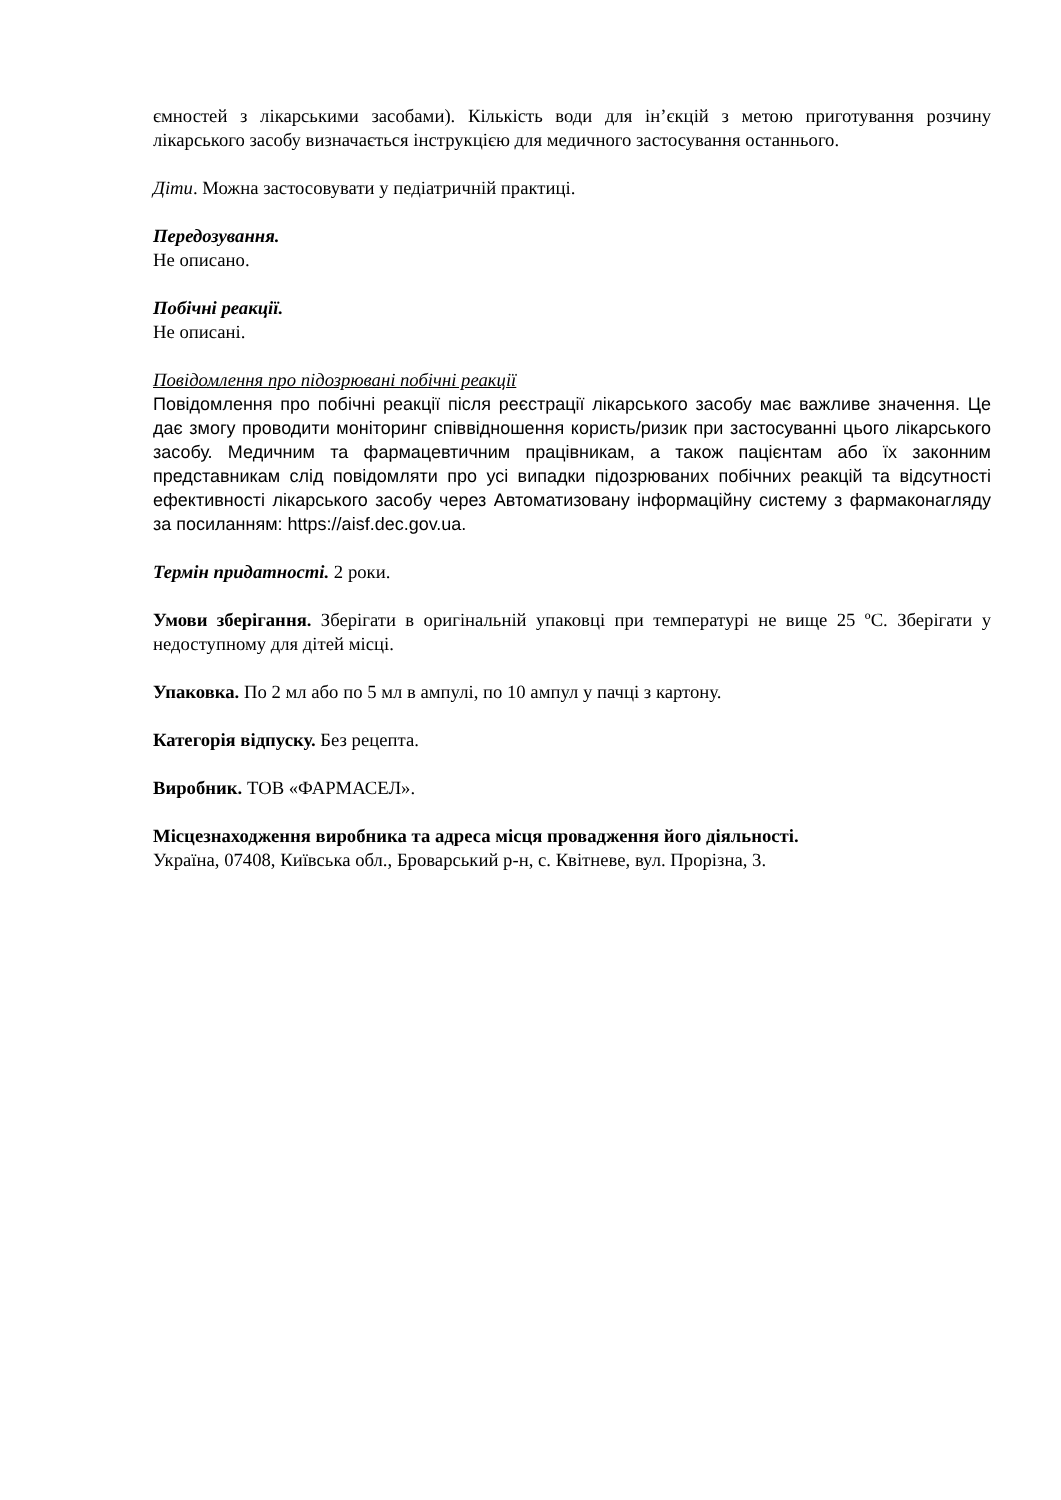ємностей з лікарськими засобами). Кількість води для ін’єкцій з метою приготування розчину лікарського засобу визначається інструкцією для медичного застосування останнього.
Діти. Можна застосовувати у педіатричній практиці.
Передозування.
Не описано.
Побічні реакції.
Не описані.
Повідомлення про підозрювані побічні реакції
Повідомлення про побічні реакції після реєстрації лікарського засобу має важливе значення. Це дає змогу проводити моніторинг співвідношення користь/ризик при застосуванні цього лікарського засобу. Медичним та фармацевтичним працівникам, а також пацієнтам або їх законним представникам слід повідомляти про усі випадки підозрюваних побічних реакцій та відсутності ефективності лікарського засобу через Автоматизовану інформаційну систему з фармаконагляду за посиланням: https://aisf.dec.gov.ua.
Термін придатності. 2 роки.
Умови зберігання. Зберігати в оригінальній упаковці при температурі не вище 25 ºС. Зберігати у недоступному для дітей місці.
Упаковка. По 2 мл або по 5 мл в ампулі, по 10 ампул у пачці з картону.
Категорія відпуску. Без рецепта.
Виробник. ТОВ «ФАРМАСЕЛ».
Місцезнаходження виробника та адреса місця провадження його діяльності.
Україна, 07408, Київська обл., Броварський р-н, с. Квітневе, вул. Прорізна, 3.